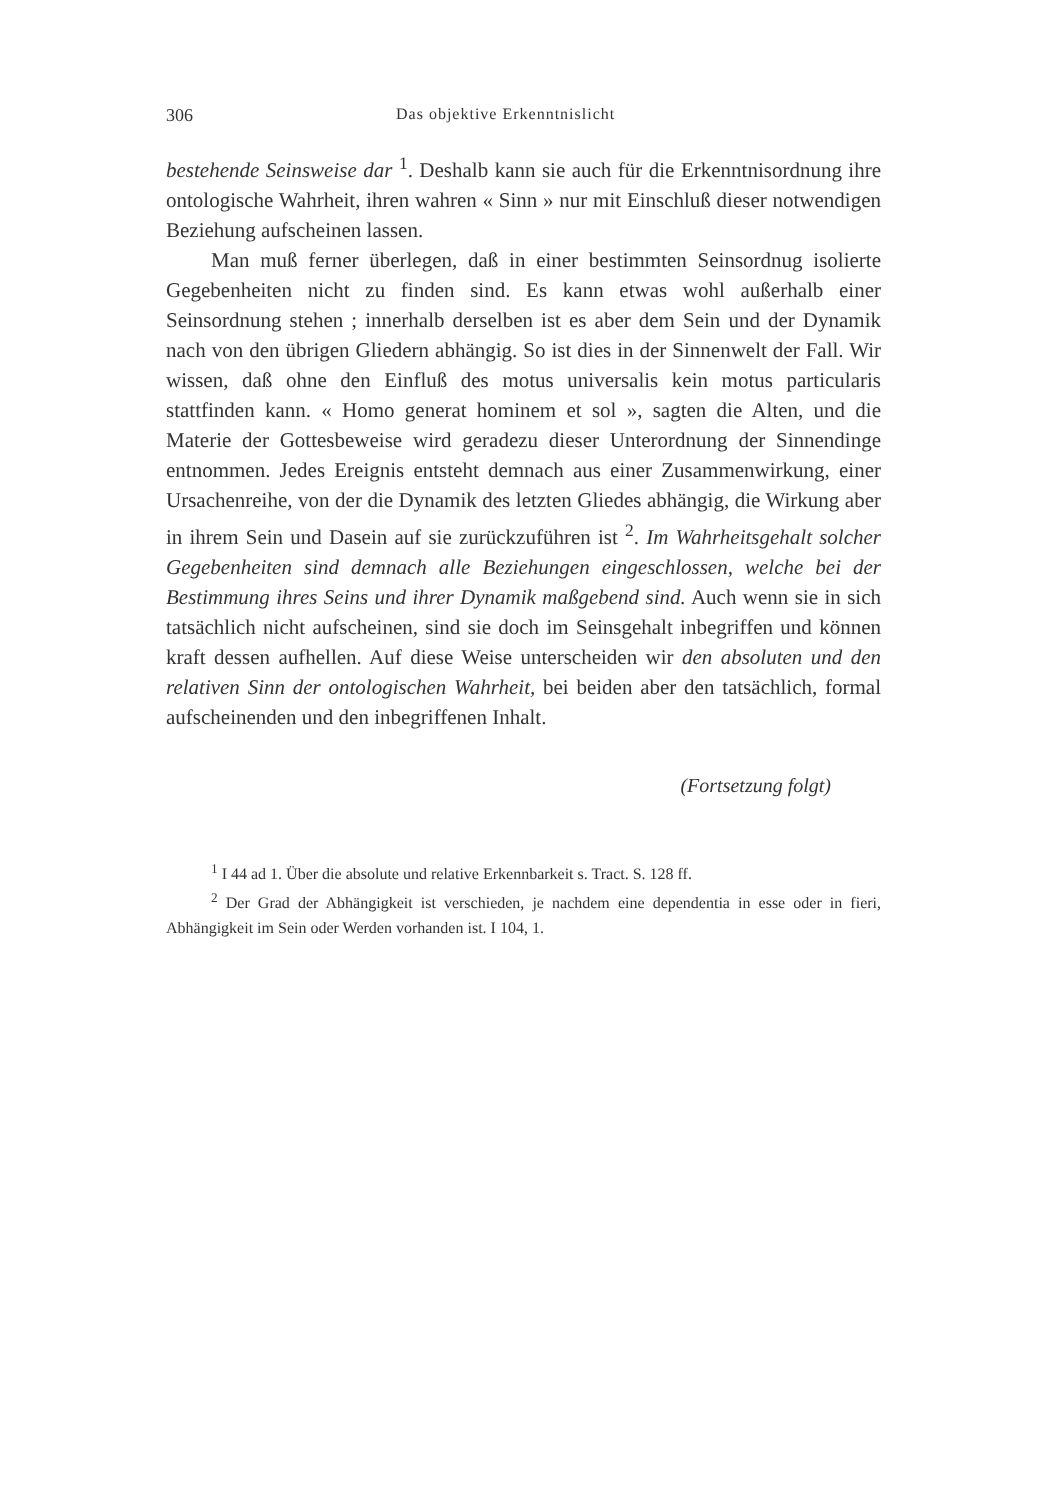306 Das objektive Erkenntnislicht
bestehende Seinsweise dar <sup>1</sup>. Deshalb kann sie auch für die Erkenntnisordnung ihre ontologische Wahrheit, ihren wahren « Sinn » nur mit Einschluß dieser notwendigen Beziehung aufscheinen lassen.
Man muß ferner überlegen, daß in einer bestimmten Seinsordnug isolierte Gegebenheiten nicht zu finden sind. Es kann etwas wohl außerhalb einer Seinsordnung stehen ; innerhalb derselben ist es aber dem Sein und der Dynamik nach von den übrigen Gliedern abhängig. So ist dies in der Sinnenwelt der Fall. Wir wissen, daß ohne den Einfluß des motus universalis kein motus particularis stattfinden kann. « Homo generat hominem et sol », sagten die Alten, und die Materie der Gottesbeweise wird geradezu dieser Unterordnung der Sinnendinge entnommen. Jedes Ereignis entsteht demnach aus einer Zusammenwirkung, einer Ursachenreihe, von der die Dynamik des letzten Gliedes abhängig, die Wirkung aber in ihrem Sein und Dasein auf sie zurückzuführen ist <sup>2</sup>. Im Wahrheitsgehalt solcher Gegebenheiten sind demnach alle Beziehungen eingeschlossen, welche bei der Bestimmung ihres Seins und ihrer Dynamik maßgebend sind. Auch wenn sie in sich tatsächlich nicht aufscheinen, sind sie doch im Seinsgehalt inbegriffen und können kraft dessen aufhellen. Auf diese Weise unterscheiden wir den absoluten und den relativen Sinn der ontologischen Wahrheit, bei beiden aber den tatsächlich, formal aufscheinenden und den inbegriffenen Inhalt.
(Fortsetzung folgt)
<sup>1</sup> I 44 ad 1. Über die absolute und relative Erkennbarkeit s. Tract. S. 128 ff.
<sup>2</sup> Der Grad der Abhängigkeit ist verschieden, je nachdem eine dependentia in esse oder in fieri, Abhängigkeit im Sein oder Werden vorhanden ist. I 104, 1.